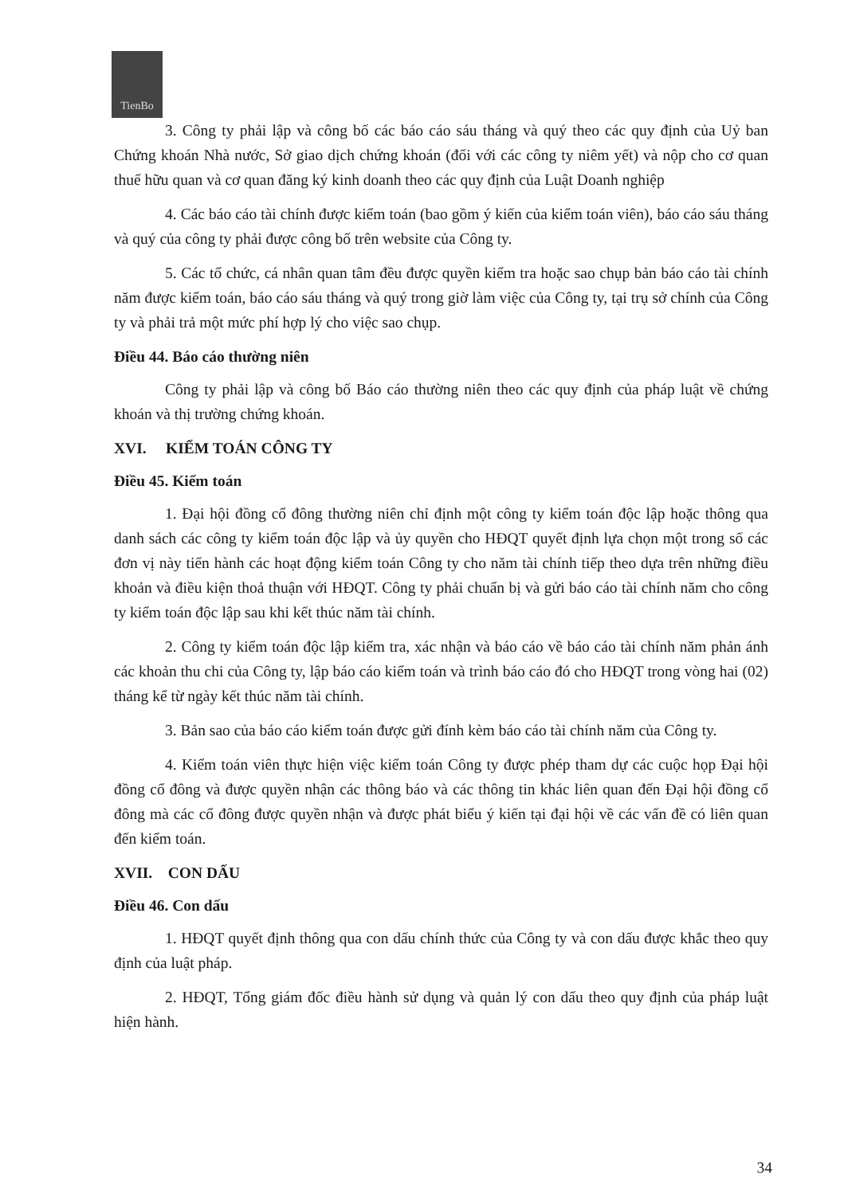TienBo
3. Công ty phải lập và công bố các báo cáo sáu tháng và quý theo các quy định của Uỷ ban Chứng khoán Nhà nước, Sở giao dịch chứng khoán (đối với các công ty niêm yết) và nộp cho cơ quan thuế hữu quan và cơ quan đăng ký kinh doanh theo các quy định của Luật Doanh nghiệp
4. Các báo cáo tài chính được kiểm toán (bao gồm ý kiến của kiểm toán viên), báo cáo sáu tháng và quý của công ty phải được công bố trên website của Công ty.
5. Các tổ chức, cá nhân quan tâm đều được quyền kiểm tra hoặc sao chụp bản báo cáo tài chính năm được kiểm toán, báo cáo sáu tháng và quý trong giờ làm việc của Công ty, tại trụ sở chính của Công ty và phải trả một mức phí hợp lý cho việc sao chụp.
Điều 44. Báo cáo thường niên
Công ty phải lập và công bố Báo cáo thường niên theo các quy định của pháp luật về chứng khoán và thị trường chứng khoán.
XVI. KIỂM TOÁN CÔNG TY
Điều 45. Kiểm toán
1. Đại hội đồng cổ đông thường niên chỉ định một công ty kiểm toán độc lập hoặc thông qua danh sách các công ty kiểm toán độc lập và ủy quyền cho HĐQT quyết định lựa chọn một trong số các đơn vị này tiến hành các hoạt động kiểm toán Công ty cho năm tài chính tiếp theo dựa trên những điều khoản và điều kiện thoả thuận với HĐQT. Công ty phải chuẩn bị và gửi báo cáo tài chính năm cho công ty kiểm toán độc lập sau khi kết thúc năm tài chính.
2. Công ty kiểm toán độc lập kiểm tra, xác nhận và báo cáo về báo cáo tài chính năm phản ánh các khoản thu chi của Công ty, lập báo cáo kiểm toán và trình báo cáo đó cho HĐQT trong vòng hai (02) tháng kể từ ngày kết thúc năm tài chính.
3. Bản sao của báo cáo kiểm toán được gửi đính kèm báo cáo tài chính năm của Công ty.
4. Kiểm toán viên thực hiện việc kiểm toán Công ty được phép tham dự các cuộc họp Đại hội đồng cổ đông và được quyền nhận các thông báo và các thông tin khác liên quan đến Đại hội đồng cổ đông mà các cổ đông được quyền nhận và được phát biểu ý kiến tại đại hội về các vấn đề có liên quan đến kiểm toán.
XVII. CON DẤU
Điều 46. Con dấu
1. HĐQT quyết định thông qua con dấu chính thức của Công ty và con dấu được khắc theo quy định của luật pháp.
2. HĐQT, Tổng giám đốc điều hành sử dụng và quản lý con dấu theo quy định của pháp luật hiện hành.
34